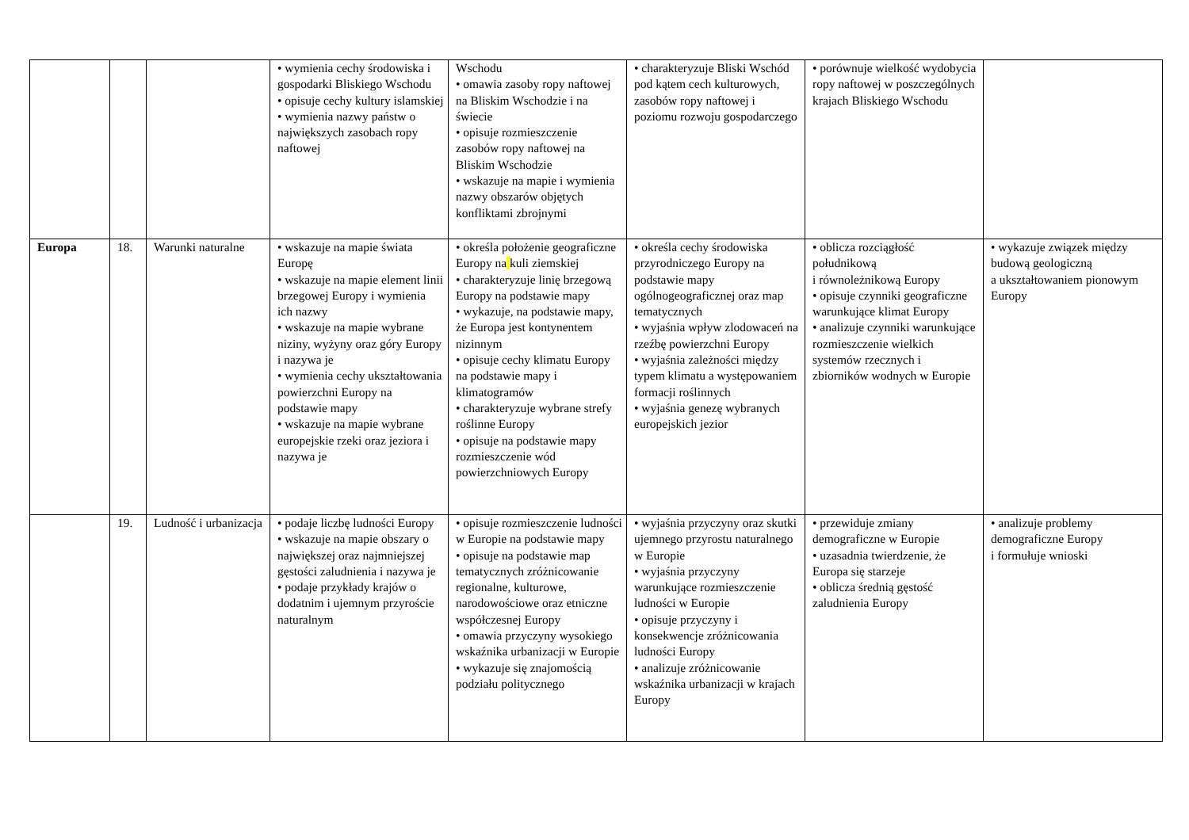| | | | • wymienia cechy środowiska i gospodarki Bliskiego Wschodu • opisuje cechy kultury islamskiej • wymienia nazwy państw o największych zasobach ropy naftowej | Wschodu • omawia zasoby ropy naftowej na Bliskim Wschodzie i na świecie • opisuje rozmieszczenie zasobów ropy naftowej na Bliskim Wschodzie • wskazuje na mapie i wymienia nazwy obszarów objętych konfliktami zbrojnymi | • charakteryzuje Bliski Wschód pod kątem cech kulturowych, zasobów ropy naftowej i poziomu rozwoju gospodarczego | • porównuje wielkość wydobycia ropy naftowej w poszczególnych krajach Bliskiego Wschodu | |
| Europa | 18. | Warunki naturalne | • wskazuje na mapie świata Europę • wskazuje na mapie element linii brzegowej Europy i wymienia ich nazwy • wskazuje na mapie wybrane niziny, wyżyny oraz góry Europy i nazywa je • wymienia cechy ukształtowania powierzchni Europy na podstawie mapy • wskazuje na mapie wybrane europejskie rzeki oraz jeziora i nazywa je | • określa położenie geograficzne Europy na kuli ziemskiej • charakteryzuje linię brzegową Europy na podstawie mapy • wykazuje, na podstawie mapy, że Europa jest kontynentem nizinnym • opisuje cechy klimatu Europy na podstawie mapy i klimatogramów • charakteryzuje wybrane strefy roślinne Europy • opisuje na podstawie mapy rozmieszczenie wód powierzchniowych Europy | • określa cechy środowiska przyrodniczego Europy na podstawie mapy ogólnogeograficznej oraz map tematycznych • wyjaśnia wpływ zlodowaceń na rzeźbę powierzchni Europy • wyjaśnia zależności między typem klimatu a występowaniem formacji roślinnych • wyjaśnia genezę wybranych europejskich jezior | • oblicza rozciągłość południkową i równoleżnikową Europy • opisuje czynniki geograficzne warunkujące klimat Europy • analizuje czynniki warunkujące rozmieszczenie wielkich systemów rzecznych i zbiorników wodnych w Europie | • wykazuje związek między budową geologiczną a ukształtowaniem pionowym Europy |
| | 19. | Ludność i urbanizacja | • podaje liczbę ludności Europy • wskazuje na mapie obszary o największej oraz najmniejszej gęstości zaludnienia i nazywa je • podaje przykłady krajów o dodatnim i ujemnym przyroście naturalnym | • opisuje rozmieszczenie ludności w Europie na podstawie mapy • opisuje na podstawie map tematycznych zróżnicowanie regionalne, kulturowe, narodowościowe oraz etniczne współczesnej Europy • omawia przyczyny wysokiego wskaźnika urbanizacji w Europie • wykazuje się znajomością podziału politycznego | • wyjaśnia przyczyny oraz skutki ujemnego przyrostu naturalnego w Europie • wyjaśnia przyczyny warunkujące rozmieszczenie ludności w Europie • opisuje przyczyny i konsekwencje zróżnicowania ludności Europy • analizuje zróżnicowanie wskaźnika urbanizacji w krajach Europy | • przewiduje zmiany demograficzne w Europie • uzasadnia twierdzenie, że Europa się starzeje • oblicza średnią gęstość zaludnienia Europy | • analizuje problemy demograficzne Europy i formułuje wnioski |